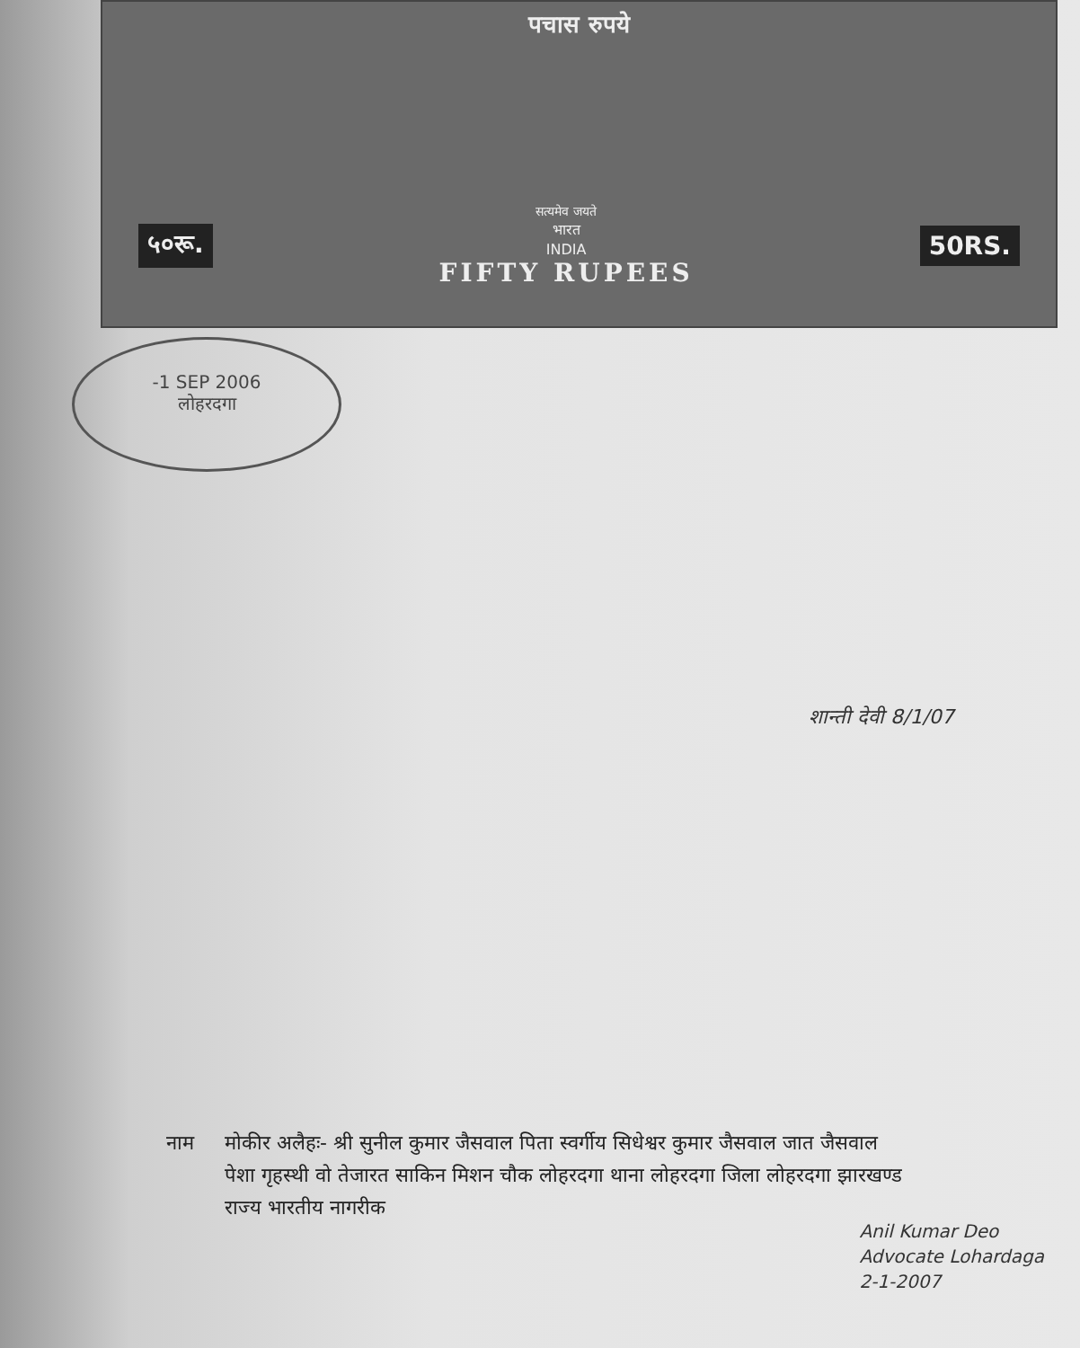पचास रुपये
५०रू.
सत्यमेव जयते
भारत
INDIA
FIFTY RUPEES
50RS.
-1 SEP 2006
लोहरदगा
शान्ती देवी 8/1/07
नाम मोकीर अलैहः- श्री सुनील कुमार जैसवाल पिता स्वर्गीय सिधेश्वर कुमार जैसवाल जात जैसवाल पेशा गृहस्थी वो तेजारत साकिन मिशन चौक लोहरदगा थाना लोहरदगा जिला लोहरदगा झारखण्ड राज्य भारतीय नागरीक
Anil Kumar Deo
Advocate Lohardaga
2-1-2007